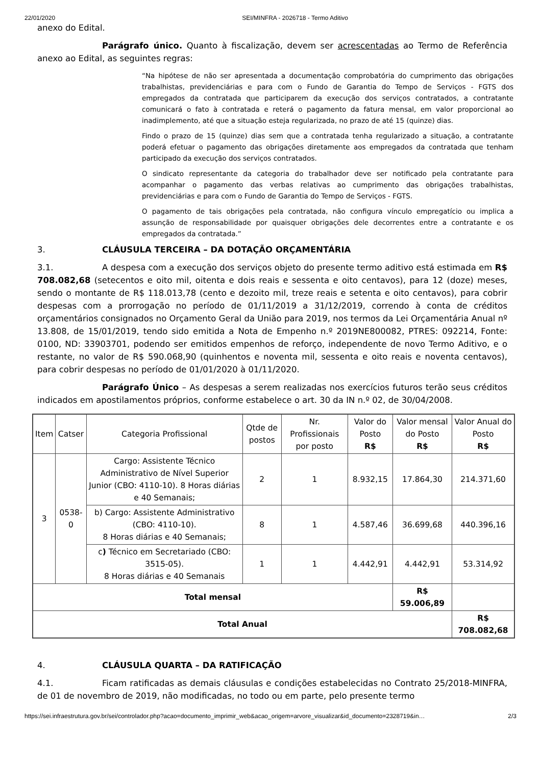22/01/2020 SEI/MINFRA - 2026718 - Termo Aditivo
anexo do Edital.
Parágrafo único. Quanto à fiscalização, devem ser acrescentadas ao Termo de Referência anexo ao Edital, as seguintes regras:
“Na hipótese de não ser apresentada a documentação comprobatória do cumprimento das obrigações trabalhistas, previdenciárias e para com o Fundo de Garantia do Tempo de Serviços - FGTS dos empregados da contratada que participarem da execução dos serviços contratados, a contratante comunicará o fato à contratada e reterá o pagamento da fatura mensal, em valor proporcional ao inadimplemento, até que a situação esteja regularizada, no prazo de até 15 (quinze) dias.
Findo o prazo de 15 (quinze) dias sem que a contratada tenha regularizado a situação, a contratante poderá efetuar o pagamento das obrigações diretamente aos empregados da contratada que tenham participado da execução dos serviços contratados.
O sindicato representante da categoria do trabalhador deve ser notificado pela contratante para acompanhar o pagamento das verbas relativas ao cumprimento das obrigações trabalhistas, previdenciárias e para com o Fundo de Garantia do Tempo de Serviços - FGTS.
O pagamento de tais obrigações pela contratada, não configura vínculo empregatício ou implica a assunção de responsabilidade por quaisquer obrigações dele decorrentes entre a contratante e os empregados da contratada.”
3. CLÁUSULA TERCEIRA – DA DOTAÇÃO ORÇAMENTÁRIA
3.1. A despesa com a execução dos serviços objeto do presente termo aditivo está estimada em R$ 708.082,68 (setecentos e oito mil, oitenta e dois reais e sessenta e oito centavos), para 12 (doze) meses, sendo o montante de R$ 118.013,78 (cento e dezoito mil, treze reais e setenta e oito centavos), para cobrir despesas com a prorrogação no período de 01/11/2019 a 31/12/2019, correndo à conta de créditos orçamentários consignados no Orçamento Geral da União para 2019, nos termos da Lei Orçamentária Anual nº 13.808, de 15/01/2019, tendo sido emitida a Nota de Empenho n.º 2019NE800082, PTRES: 092214, Fonte: 0100, ND: 33903701, podendo ser emitidos empenhos de reforço, independente de novo Termo Aditivo, e o restante, no valor de R$ 590.068,90 (quinhentos e noventa mil, sessenta e oito reais e noventa centavos), para cobrir despesas no período de 01/01/2020 à 01/11/2020.
Parágrafo Único – As despesas a serem realizadas nos exercícios futuros terão seus créditos indicados em apostilamentos próprios, conforme estabelece o art. 30 da IN n.º 02, de 30/04/2008.
| Item | Catser | Categoria Profissional | Qtde de postos | Nr. Profissionais por posto | Valor do Posto R$ | Valor mensal do Posto R$ | Valor Anual do Posto R$ |
| --- | --- | --- | --- | --- | --- | --- | --- |
| 3 | 0538-0 | Cargo: Assistente Técnico Administrativo de Nível Superior Junior (CBO: 4110-10). 8 Horas diárias e 40 Semanais; | 2 | 1 | 8.932,15 | 17.864,30 | 214.371,60 |
| | | b) Cargo: Assistente Administrativo (CBO: 4110-10). 8 Horas diárias e 40 Semanais; | 8 | 1 | 4.587,46 | 36.699,68 | 440.396,16 |
| | | c ) Técnico em Secretariado (CBO: 3515-05). 8 Horas diárias e 40 Semanais | 1 | 1 | 4.442,91 | 4.442,91 | 53.314,92 |
| Total mensal | | | | | | R$ 59.006,89 | |
| Total Anual | | | | | | | R$ 708.082,68 |
4. CLÁUSULA QUARTA – DA RATIFICAÇÃO
4.1. Ficam ratificadas as demais cláusulas e condições estabelecidas no Contrato 25/2018-MINFRA, de 01 de novembro de 2019, não modificadas, no todo ou em parte, pelo presente termo
https://sei.infraestrutura.gov.br/sei/controlador.php?acao=documento_imprimir_web&acao_origem=arvore_visualizar&id_documento=2328719&in… 2/3